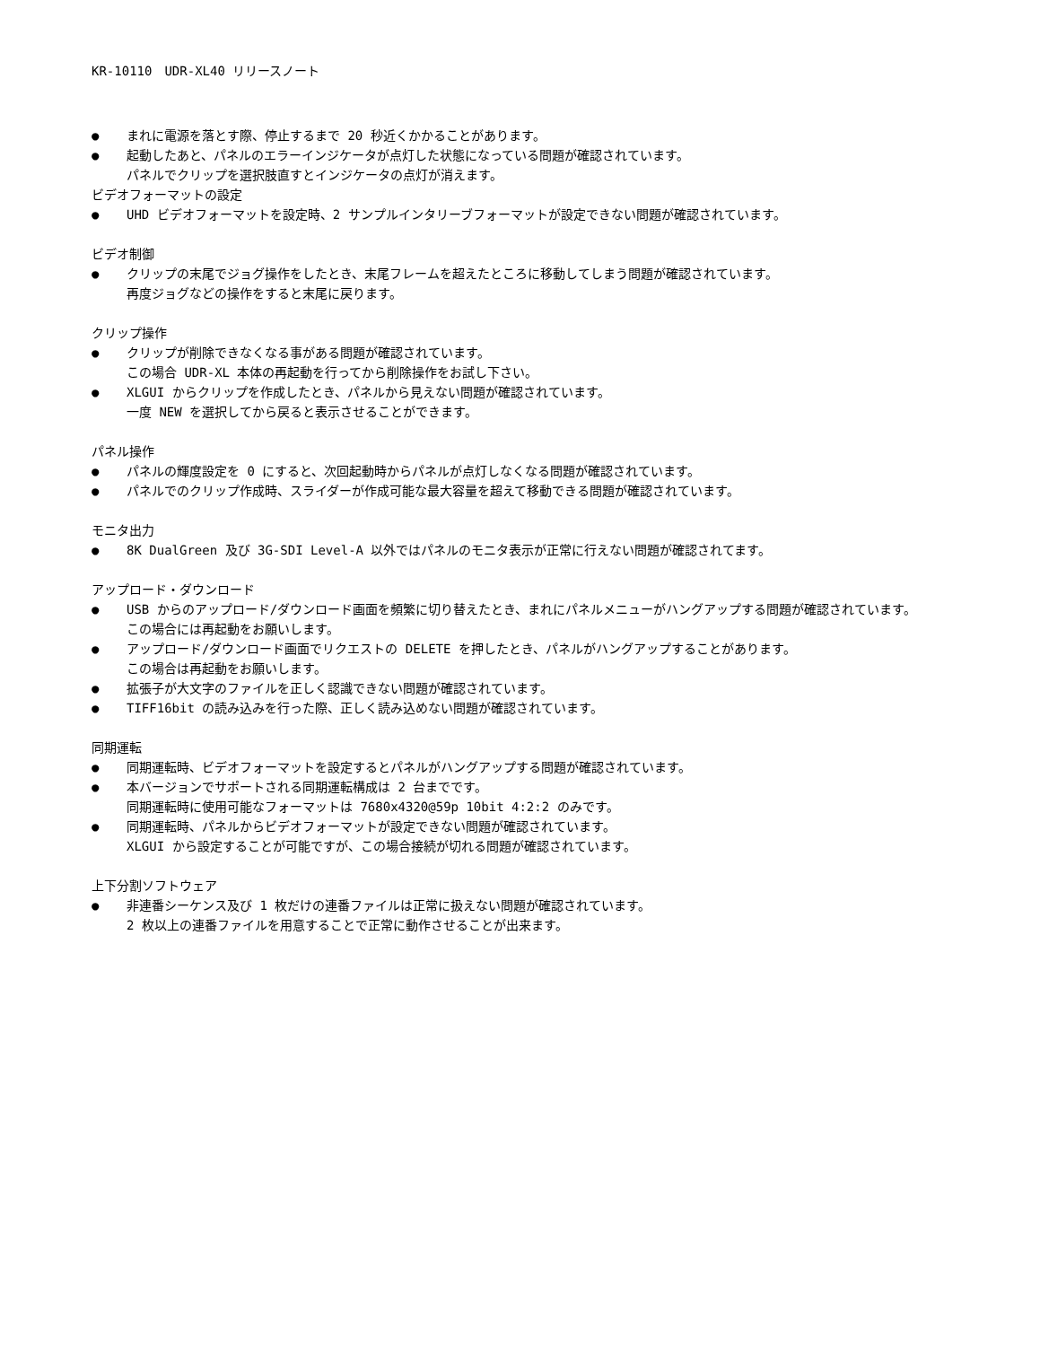KR-10110　UDR-XL40 リリースノート
● まれに電源を落とす際、停止するまで 20 秒近くかかることがあります。
● 起動したあと、パネルのエラーインジケータが点灯した状態になっている問題が確認されています。
パネルでクリップを選択肢直すとインジケータの点灯が消えます。
ビデオフォーマットの設定
● UHD ビデオフォーマットを設定時、2 サンプルインタリーブフォーマットが設定できない問題が確認されています。
ビデオ制御
● クリップの末尾でジョグ操作をしたとき、末尾フレームを超えたところに移動してしまう問題が確認されています。
再度ジョグなどの操作をすると末尾に戻ります。
クリップ操作
● クリップが削除できなくなる事がある問題が確認されています。
この場合 UDR-XL 本体の再起動を行ってから削除操作をお試し下さい。
● XLGUI からクリップを作成したとき、パネルから見えない問題が確認されています。
一度 NEW を選択してから戻ると表示させることができます。
パネル操作
● パネルの輝度設定を 0 にすると、次回起動時からパネルが点灯しなくなる問題が確認されています。
● パネルでのクリップ作成時、スライダーが作成可能な最大容量を超えて移動できる問題が確認されています。
モニタ出力
● 8K DualGreen 及び 3G-SDI Level-A 以外ではパネルのモニタ表示が正常に行えない問題が確認されてます。
アップロード・ダウンロード
● USB からのアップロード/ダウンロード画面を頻繁に切り替えたとき、まれにパネルメニューがハングアップする問題が確認されています。
この場合には再起動をお願いします。
● アップロード/ダウンロード画面でリクエストの DELETE を押したとき、パネルがハングアップすることがあります。
この場合は再起動をお願いします。
● 拡張子が大文字のファイルを正しく認識できない問題が確認されています。
● TIFF16bit の読み込みを行った際、正しく読み込めない問題が確認されています。
同期運転
● 同期運転時、ビデオフォーマットを設定するとパネルがハングアップする問題が確認されています。
● 本バージョンでサポートされる同期運転構成は 2 台までです。
同期運転時に使用可能なフォーマットは 7680x4320@59p 10bit 4:2:2 のみです。
● 同期運転時、パネルからビデオフォーマットが設定できない問題が確認されています。
XLGUI から設定することが可能ですが、この場合接続が切れる問題が確認されています。
上下分割ソフトウェア
● 非連番シーケンス及び 1 枚だけの連番ファイルは正常に扱えない問題が確認されています。
2 枚以上の連番ファイルを用意することで正常に動作させることが出来ます。